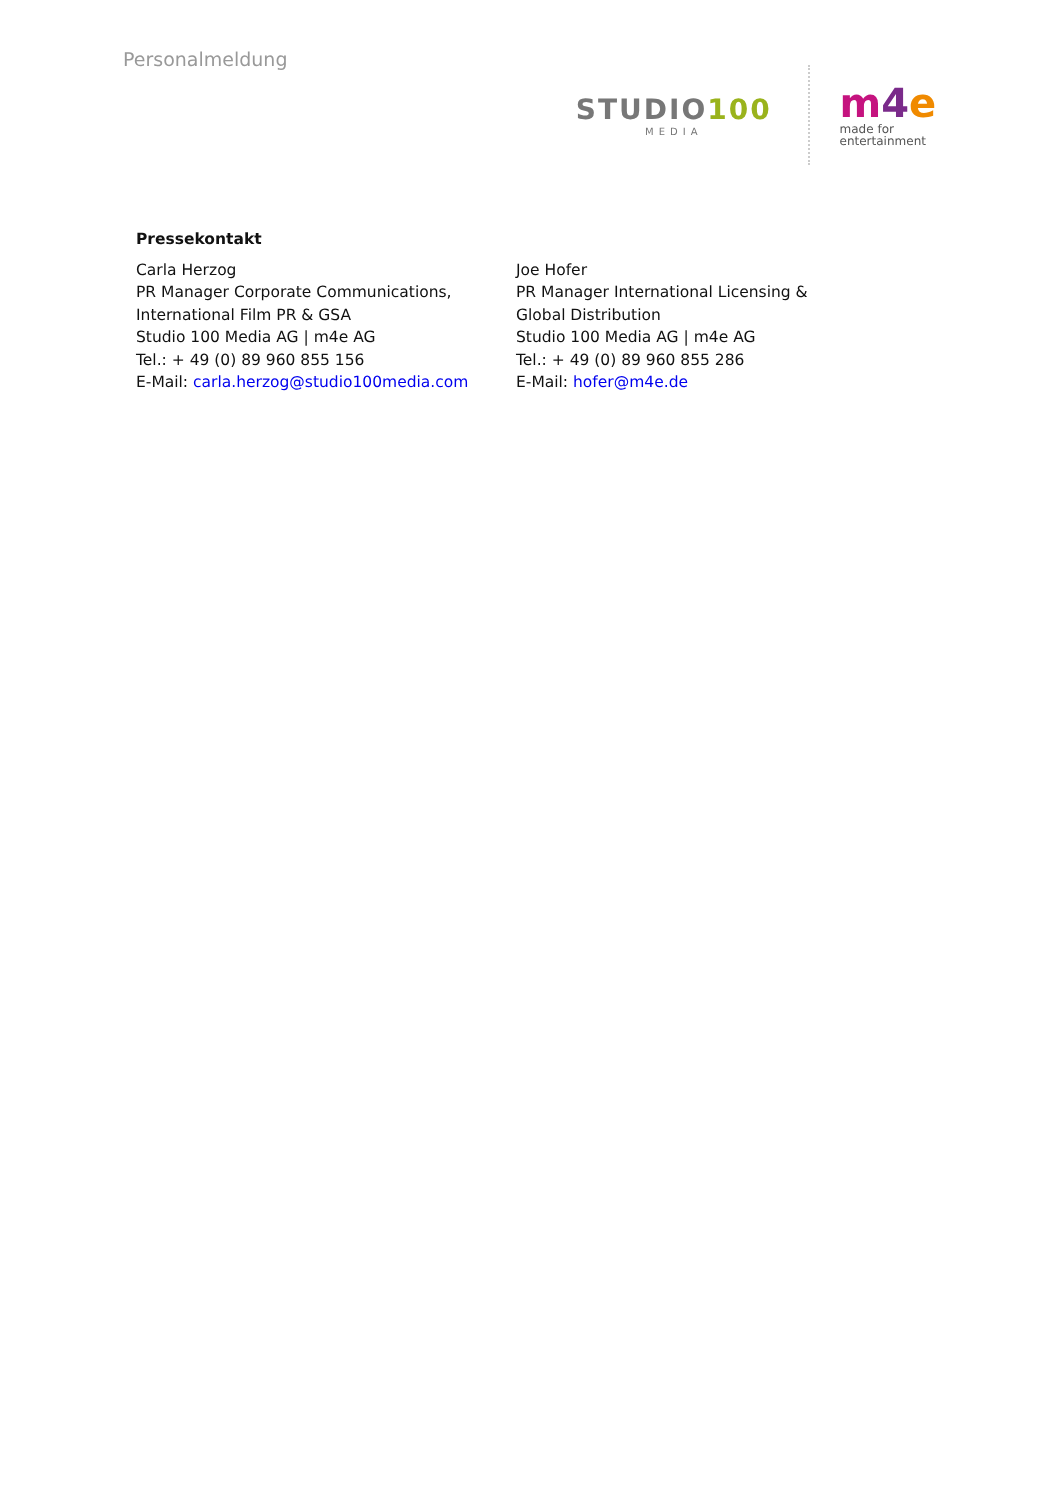Personalmeldung
STUDIO100
MEDIA
m 4 e
made for entertainment
Pressekontakt
Carla Herzog
PR Manager Corporate Communications,
International Film PR & GSA
Studio 100 Media AG | m4e AG
Tel.: + 49 (0) 89 960 855 156
E-Mail: carla.herzog@studio100media.com
Joe Hofer
PR Manager International Licensing &
Global Distribution
Studio 100 Media AG | m4e AG
Tel.: + 49 (0) 89 960 855 286
E-Mail: hofer@m4e.de